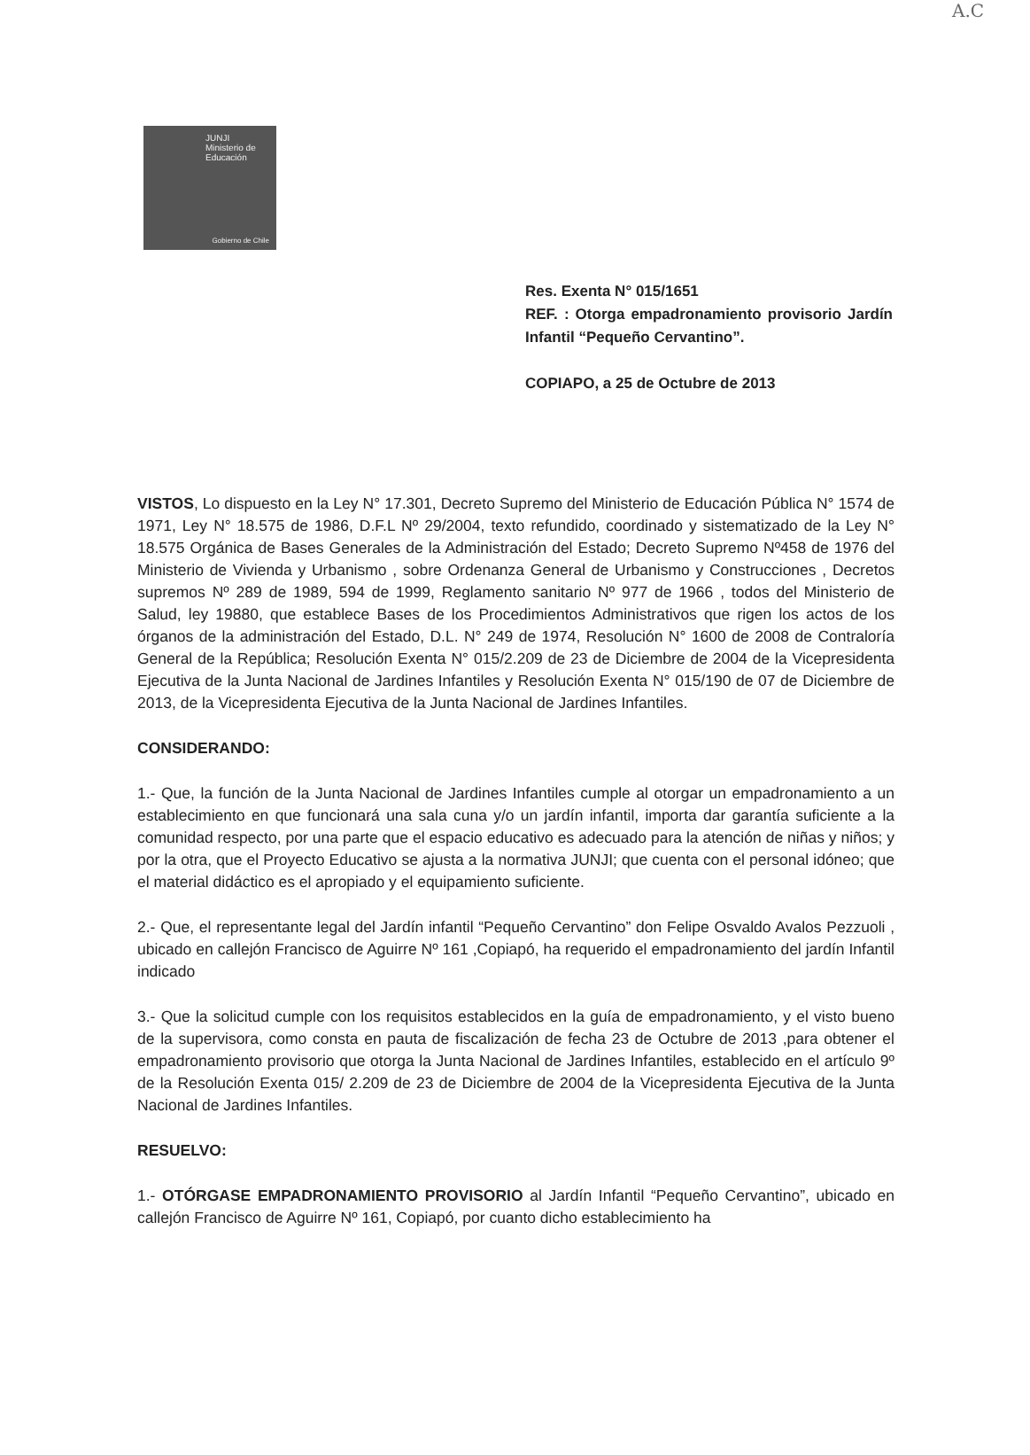A.C
JUNJI
Ministerio de
Educación
Gobierno de Chile
Res. Exenta N° 015/1651
REF. : Otorga empadronamiento provisorio Jardín Infantil “Pequeño Cervantino”.
COPIAPO, a 25 de Octubre de 2013
VISTOS, Lo dispuesto en la Ley N° 17.301, Decreto Supremo del Ministerio de Educación Pública N° 1574 de 1971, Ley N° 18.575 de 1986, D.F.L Nº 29/2004, texto refundido, coordinado y sistematizado de la Ley N° 18.575 Orgánica de Bases Generales de la Administración del Estado; Decreto Supremo Nº458 de 1976 del Ministerio de Vivienda y Urbanismo , sobre Ordenanza General de Urbanismo y Construcciones , Decretos supremos Nº 289 de 1989, 594 de 1999, Reglamento sanitario Nº 977 de 1966 , todos del Ministerio de Salud, ley 19880, que establece Bases de los Procedimientos Administrativos que rigen los actos de los órganos de la administración del Estado, D.L. N° 249 de 1974, Resolución N° 1600 de 2008 de Contraloría General de la República; Resolución Exenta N° 015/2.209 de 23 de Diciembre de 2004 de la Vicepresidenta Ejecutiva de la Junta Nacional de Jardines Infantiles y Resolución Exenta N° 015/190 de 07 de Diciembre de 2013, de la Vicepresidenta Ejecutiva de la Junta Nacional de Jardines Infantiles.
CONSIDERANDO:
1.- Que, la función de la Junta Nacional de Jardines Infantiles cumple al otorgar un empadronamiento a un establecimiento en que funcionará una sala cuna y/o un jardín infantil, importa dar garantía suficiente a la comunidad respecto, por una parte que el espacio educativo es adecuado para la atención de niñas y niños; y por la otra, que el Proyecto Educativo se ajusta a la normativa JUNJI; que cuenta con el personal idóneo; que el material didáctico es el apropiado y el equipamiento suficiente.
2.- Que, el representante legal del Jardín infantil “Pequeño Cervantino” don Felipe Osvaldo Avalos Pezzuoli , ubicado en callejón Francisco de Aguirre Nº 161 ,Copiapó, ha requerido el empadronamiento del jardín Infantil indicado
3.- Que la solicitud cumple con los requisitos establecidos en la guía de empadronamiento, y el visto bueno de la supervisora, como consta en pauta de fiscalización de fecha 23 de Octubre de 2013 ,para obtener el empadronamiento provisorio que otorga la Junta Nacional de Jardines Infantiles, establecido en el artículo 9º de la Resolución Exenta 015/ 2.209 de 23 de Diciembre de 2004 de la Vicepresidenta Ejecutiva de la Junta Nacional de Jardines Infantiles.
RESUELVO:
1.- OTÓRGASE EMPADRONAMIENTO PROVISORIO al Jardín Infantil “Pequeño Cervantino”, ubicado en callejón Francisco de Aguirre Nº 161, Copiapó, por cuanto dicho establecimiento ha